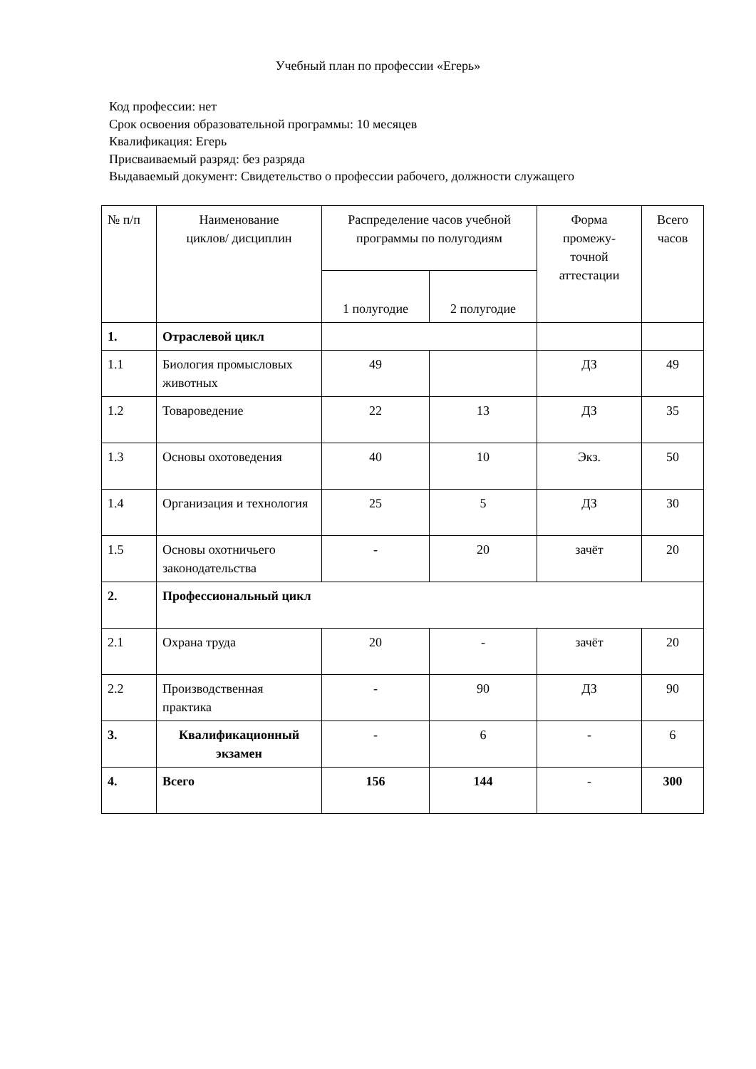Учебный план по профессии «Егерь»
Код профессии: нет
Срок освоения образовательной программы: 10 месяцев
Квалификация: Егерь
Присваиваемый разряд: без разряда
Выдаваемый документ: Свидетельство о профессии рабочего, должности служащего
| № п/п | Наименование циклов/ дисциплин | Распределение часов учебной программы по полугодиям | | Форма промежу- точной аттестации | Всего часов |
| --- | --- | --- | --- | --- | --- |
| | | 1 полугодие | 2 полугодие | | |
| 1. | Отраслевой цикл | | | | |
| 1.1 | Биология промысловых животных | 49 | | ДЗ | 49 |
| 1.2 | Товароведение | 22 | 13 | ДЗ | 35 |
| 1.3 | Основы охотоведения | 40 | 10 | Экз. | 50 |
| 1.4 | Организация и технология | 25 | 5 | ДЗ | 30 |
| 1.5 | Основы охотничьего законодательства | - | 20 | зачёт | 20 |
| 2. | Профессиональный цикл | | | | |
| 2.1 | Охрана труда | 20 | - | зачёт | 20 |
| 2.2 | Производственная практика | - | 90 | ДЗ | 90 |
| 3. | Квалификационный экзамен | - | 6 | - | 6 |
| 4. | Всего | 156 | 144 | - | 300 |